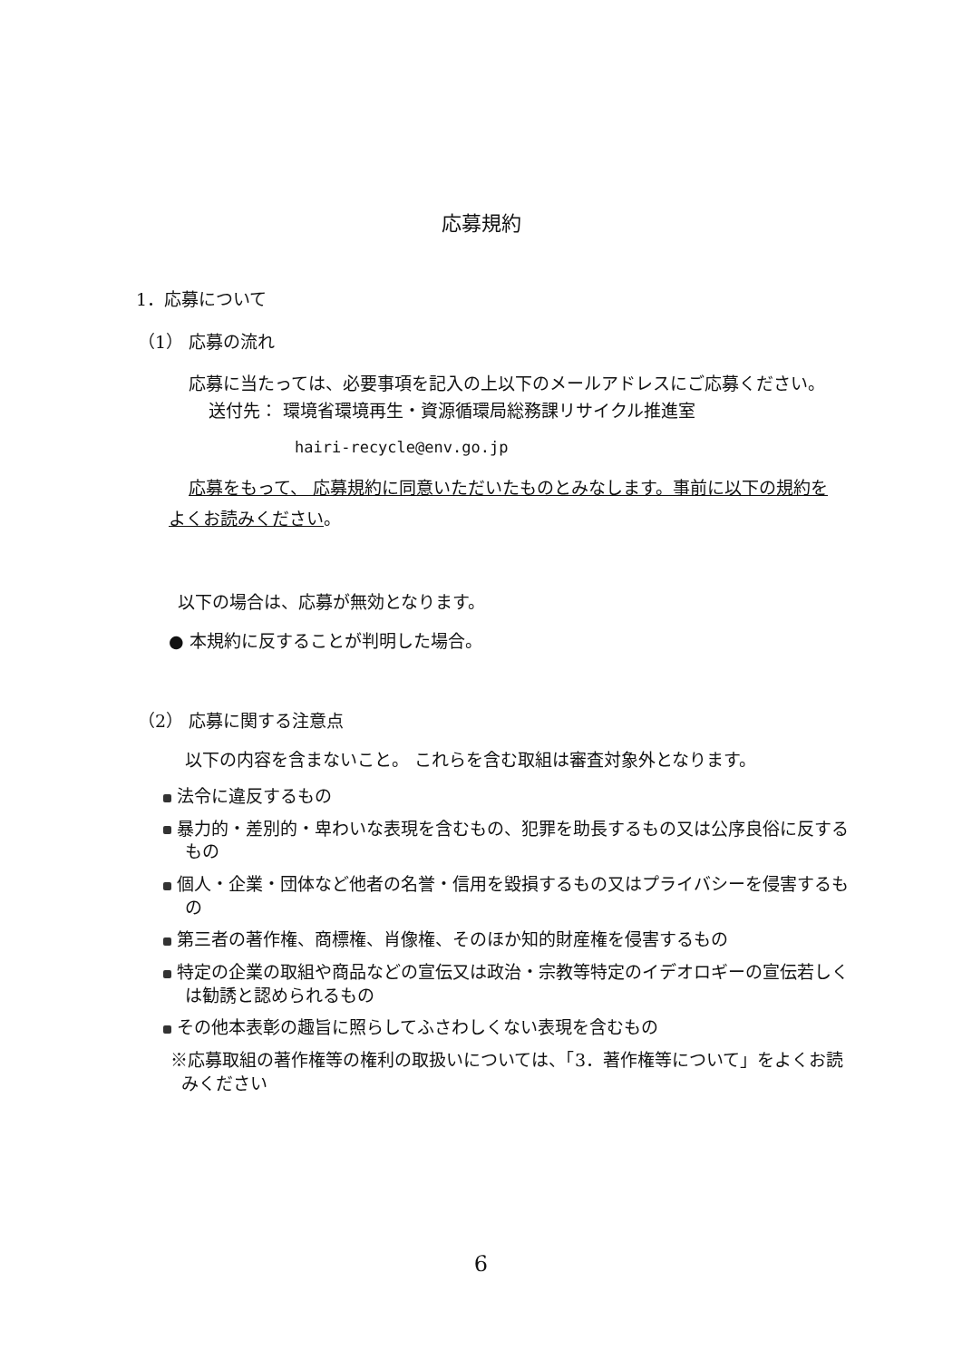応募規約
1．応募について
（1） 応募の流れ
応募に当たっては、必要事項を記入の上以下のメールアドレスにご応募ください。
送付先： 環境省環境再生・資源循環局総務課リサイクル推進室
hairi-recycle@env.go.jp
応募をもって、 応募規約に同意いただいたものとみなします。事前に以下の規約をよくお読みください。
以下の場合は、応募が無効となります。
● 本規約に反することが判明した場合。
（2） 応募に関する注意点
以下の内容を含まないこと。 これらを含む取組は審査対象外となります。
法令に違反するもの
暴力的・差別的・卑わいな表現を含むもの、犯罪を助長するもの又は公序良俗に反するもの
個人・企業・団体など他者の名誉・信用を毀損するもの又はプライバシーを侵害するもの
第三者の著作権、商標権、肖像権、そのほか知的財産権を侵害するもの
特定の企業の取組や商品などの宣伝又は政治・宗教等特定のイデオロギーの宣伝若しくは勧誘と認められるもの
その他本表彰の趣旨に照らしてふさわしくない表現を含むもの
※応募取組の著作権等の権利の取扱いについては、「3．著作権等について」をよくお読みください
6